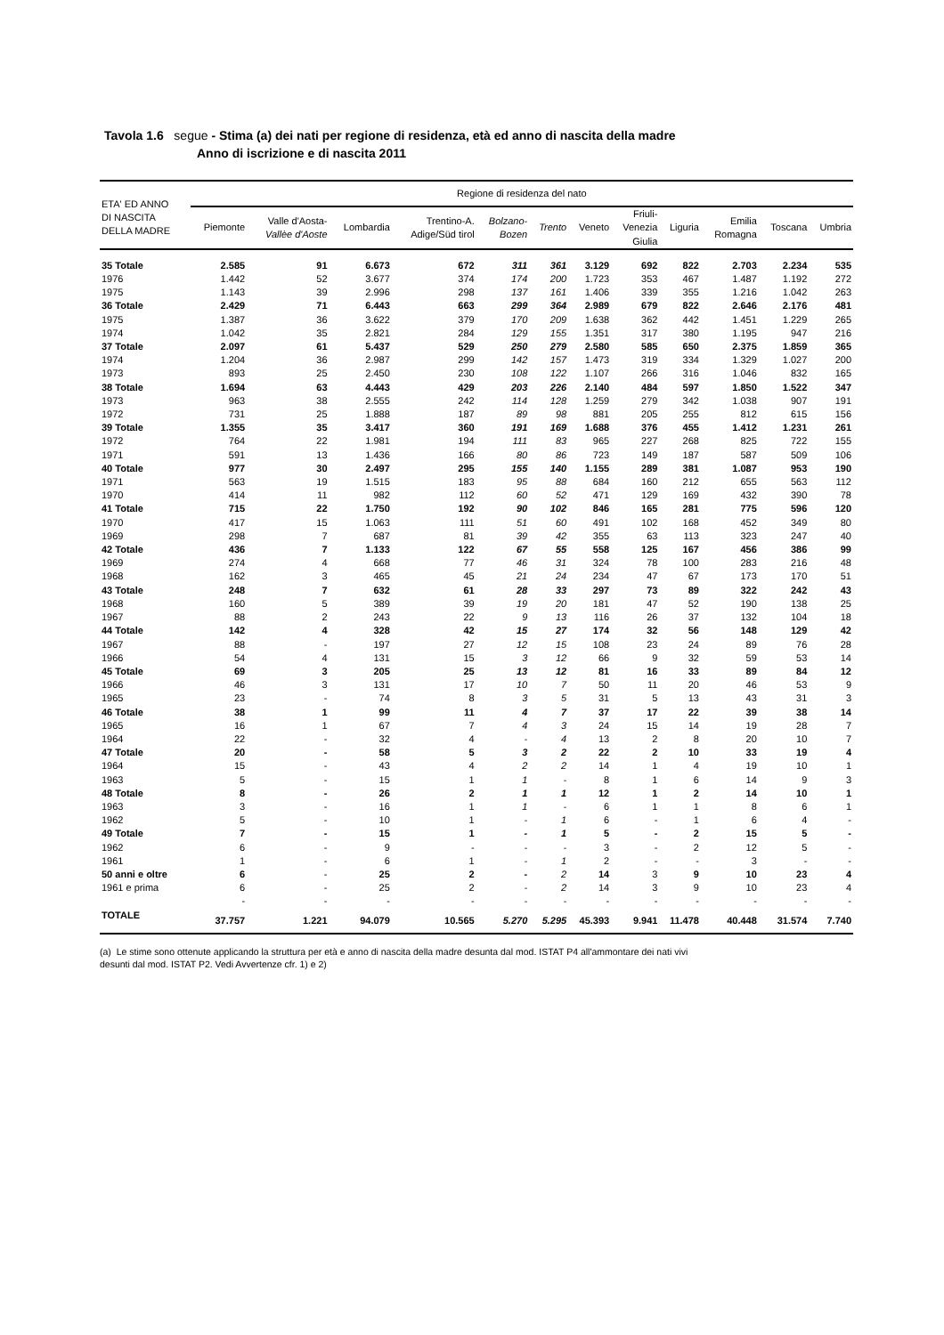Tavola 1.6 segue - Stima (a) dei nati per regione di residenza, età ed anno di nascita della madre
Anno di iscrizione e di nascita 2011
| ETA' ED ANNO DI NASCITA DELLA MADRE | Regione di residenza del nato | | | | | | | | | | | |
| --- | --- | --- | --- | --- | --- | --- | --- | --- | --- | --- | --- | --- |
| | Piemonte | Valle d'Aosta- Vallèe d'Aoste | Lombardia | Trentino-A. Adige/Süd tirol | Bolzano- Bozen | Trento | Veneto | Friuli- Venezia Giulia | Liguria | Emilia Romagna | Toscana | Umbria |
| 35 Totale | 2.585 | 91 | 6.673 | 672 | 311 | 361 | 3.129 | 692 | 822 | 2.703 | 2.234 | 535 |
| 1976 | 1.442 | 52 | 3.677 | 374 | 174 | 200 | 1.723 | 353 | 467 | 1.487 | 1.192 | 272 |
| 1975 | 1.143 | 39 | 2.996 | 298 | 137 | 161 | 1.406 | 339 | 355 | 1.216 | 1.042 | 263 |
| 36 Totale | 2.429 | 71 | 6.443 | 663 | 299 | 364 | 2.989 | 679 | 822 | 2.646 | 2.176 | 481 |
| 1975 | 1.387 | 36 | 3.622 | 379 | 170 | 209 | 1.638 | 362 | 442 | 1.451 | 1.229 | 265 |
| 1974 | 1.042 | 35 | 2.821 | 284 | 129 | 155 | 1.351 | 317 | 380 | 1.195 | 947 | 216 |
| 37 Totale | 2.097 | 61 | 5.437 | 529 | 250 | 279 | 2.580 | 585 | 650 | 2.375 | 1.859 | 365 |
| 1974 | 1.204 | 36 | 2.987 | 299 | 142 | 157 | 1.473 | 319 | 334 | 1.329 | 1.027 | 200 |
| 1973 | 893 | 25 | 2.450 | 230 | 108 | 122 | 1.107 | 266 | 316 | 1.046 | 832 | 165 |
| 38 Totale | 1.694 | 63 | 4.443 | 429 | 203 | 226 | 2.140 | 484 | 597 | 1.850 | 1.522 | 347 |
| 1973 | 963 | 38 | 2.555 | 242 | 114 | 128 | 1.259 | 279 | 342 | 1.038 | 907 | 191 |
| 1972 | 731 | 25 | 1.888 | 187 | 89 | 98 | 881 | 205 | 255 | 812 | 615 | 156 |
| 39 Totale | 1.355 | 35 | 3.417 | 360 | 191 | 169 | 1.688 | 376 | 455 | 1.412 | 1.231 | 261 |
| 1972 | 764 | 22 | 1.981 | 194 | 111 | 83 | 965 | 227 | 268 | 825 | 722 | 155 |
| 1971 | 591 | 13 | 1.436 | 166 | 80 | 86 | 723 | 149 | 187 | 587 | 509 | 106 |
| 40 Totale | 977 | 30 | 2.497 | 295 | 155 | 140 | 1.155 | 289 | 381 | 1.087 | 953 | 190 |
| 1971 | 563 | 19 | 1.515 | 183 | 95 | 88 | 684 | 160 | 212 | 655 | 563 | 112 |
| 1970 | 414 | 11 | 982 | 112 | 60 | 52 | 471 | 129 | 169 | 432 | 390 | 78 |
| 41 Totale | 715 | 22 | 1.750 | 192 | 90 | 102 | 846 | 165 | 281 | 775 | 596 | 120 |
| 1970 | 417 | 15 | 1.063 | 111 | 51 | 60 | 491 | 102 | 168 | 452 | 349 | 80 |
| 1969 | 298 | 7 | 687 | 81 | 39 | 42 | 355 | 63 | 113 | 323 | 247 | 40 |
| 42 Totale | 436 | 7 | 1.133 | 122 | 67 | 55 | 558 | 125 | 167 | 456 | 386 | 99 |
| 1969 | 274 | 4 | 668 | 77 | 46 | 31 | 324 | 78 | 100 | 283 | 216 | 48 |
| 1968 | 162 | 3 | 465 | 45 | 21 | 24 | 234 | 47 | 67 | 173 | 170 | 51 |
| 43 Totale | 248 | 7 | 632 | 61 | 28 | 33 | 297 | 73 | 89 | 322 | 242 | 43 |
| 1968 | 160 | 5 | 389 | 39 | 19 | 20 | 181 | 47 | 52 | 190 | 138 | 25 |
| 1967 | 88 | 2 | 243 | 22 | 9 | 13 | 116 | 26 | 37 | 132 | 104 | 18 |
| 44 Totale | 142 | 4 | 328 | 42 | 15 | 27 | 174 | 32 | 56 | 148 | 129 | 42 |
| 1967 | 88 | - | 197 | 27 | 12 | 15 | 108 | 23 | 24 | 89 | 76 | 28 |
| 1966 | 54 | 4 | 131 | 15 | 3 | 12 | 66 | 9 | 32 | 59 | 53 | 14 |
| 45 Totale | 69 | 3 | 205 | 25 | 13 | 12 | 81 | 16 | 33 | 89 | 84 | 12 |
| 1966 | 46 | 3 | 131 | 17 | 10 | 7 | 50 | 11 | 20 | 46 | 53 | 9 |
| 1965 | 23 | - | 74 | 8 | 3 | 5 | 31 | 5 | 13 | 43 | 31 | 3 |
| 46 Totale | 38 | 1 | 99 | 11 | 4 | 7 | 37 | 17 | 22 | 39 | 38 | 14 |
| 1965 | 16 | 1 | 67 | 7 | 4 | 3 | 24 | 15 | 14 | 19 | 28 | 7 |
| 1964 | 22 | - | 32 | 4 | - | 4 | 13 | 2 | 8 | 20 | 10 | 7 |
| 47 Totale | 20 | - | 58 | 5 | 3 | 2 | 22 | 2 | 10 | 33 | 19 | 4 |
| 1964 | 15 | - | 43 | 4 | 2 | 2 | 14 | 1 | 4 | 19 | 10 | 1 |
| 1963 | 5 | - | 15 | 1 | 1 | - | 8 | 1 | 6 | 14 | 9 | 3 |
| 48 Totale | 8 | - | 26 | 2 | 1 | 1 | 12 | 1 | 2 | 14 | 10 | 1 |
| 1963 | 3 | - | 16 | 1 | 1 | - | 6 | 1 | 1 | 8 | 6 | 1 |
| 1962 | 5 | - | 10 | 1 | - | 1 | 6 | - | 1 | 6 | 4 | - |
| 49 Totale | 7 | - | 15 | 1 | - | 1 | 5 | - | 2 | 15 | 5 | - |
| 1962 | 6 | - | 9 | - | - | - | 3 | - | 2 | 12 | 5 | - |
| 1961 | 1 | - | 6 | 1 | - | 1 | 2 | - | - | 3 | - | - |
| 50 anni e oltre | 6 | - | 25 | 2 | - | 2 | 14 | 3 | 9 | 10 | 23 | 4 |
| 1961 e prima | 6 | - | 25 | 2 | - | 2 | 14 | 3 | 9 | 10 | 23 | 4 |
| | - | - | - | - | - | - | - | - | - | - | - | - |
| TOTALE | 37.757 | 1.221 | 94.079 | 10.565 | 5.270 | 5.295 | 45.393 | 9.941 | 11.478 | 40.448 | 31.574 | 7.740 |
(a) Le stime sono ottenute applicando la struttura per età e anno di nascita della madre desunta dal mod. ISTAT P4 all'ammontare dei nati vivi
desunti dal mod. ISTAT P2. Vedi Avvertenze cfr. 1) e 2)